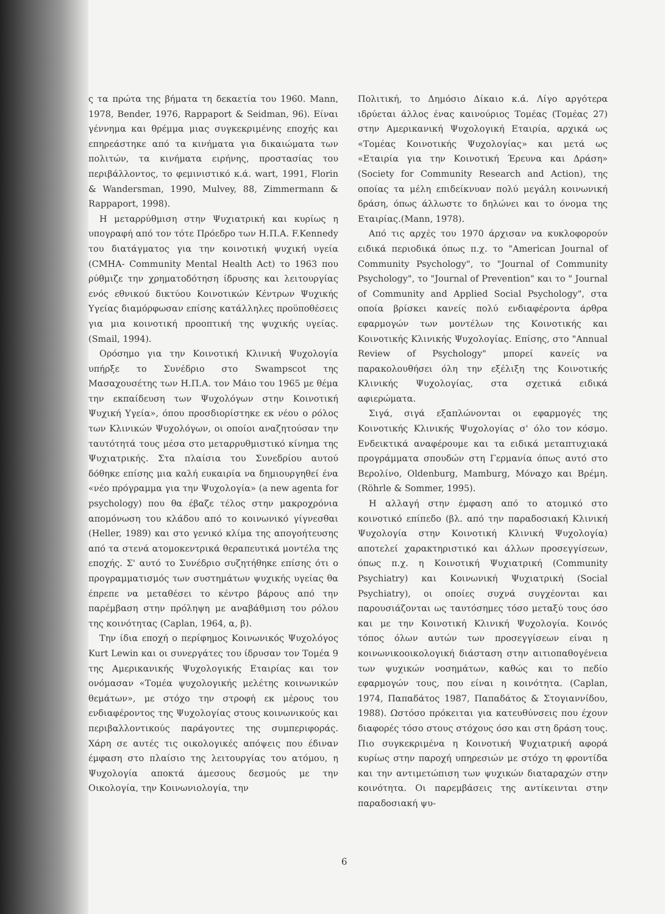ς τα πρώτα της βήματα τη δεκαετία του 1960. Mann, 1978, Bender, 1976, Rappaport & Seidman, 96). Είναι γέννημα και θρέμμα μιας συγκεκριμένης εποχής και επηρεάστηκε από τα κινήματα για δικαιώματα των πολιτών, τα κινήματα ειρήνης, προστασίας του περιβάλλοντος, το φεμινιστικό κ.ά. wart, 1991, Florin & Wandersman, 1990, Mulvey, 88, Zimmermann & Rappaport, 1998).
Η μεταρρύθμιση στην Ψυχιατρική και κυρίως η υπογραφή από τον τότε Πρόεδρο των Η.Π.Α. F.Kennedy του διατάγματος για την κοινοτική ψυχική υγεία (CMHA- Community Mental Health Act) το 1963 που ρύθμιζε την χρηματοδότηση ίδρυσης και λειτουργίας ενός εθνικού δικτύου Κοινοτικών Κέντρων Ψυχικής Υγείας διαμόρφωσαν επίσης κατάλληλες προϋποθέσεις για μια κοινοτική προοπτική της ψυχικής υγείας. (Smail, 1994).
Ορόσημο για την Κοινοτική Κλινική Ψυχολογία υπήρξε το Συνέδριο στο Swampscot της Μασαχουσέτης των Η.Π.Α. τον Μάιο του 1965 με θέμα την εκπαίδευση των Ψυχολόγων στην Κοινοτική Ψυχική Υγεία», όπου προσδιορίστηκε εκ νέου ο ρόλος των Κλινικών Ψυχολόγων, οι οποίοι αναζητούσαν την ταυτότητά τους μέσα στο μεταρρυθμιστικό κίνημα της Ψυχιατρικής. Στα πλαίσια του Συνεδρίου αυτού δόθηκε επίσης μια καλή ευκαιρία να δημιουργηθεί ένα «νέο πρόγραμμα για την Ψυχολογία» (a new agenta for psychology) που θα έβαζε τέλος στην μακροχρόνια απομόνωση του κλάδου από το κοινωνικό γίγνεσθαι (Heller, 1989) και στο γενικό κλίμα της απογοήτευσης από τα στενά ατομοκεντρικά θεραπευτικά μοντέλα της εποχής. Σ' αυτό το Συνέδριο συζητήθηκε επίσης ότι ο προγραμματισμός των συστημάτων ψυχικής υγείας θα έπρεπε να μεταθέσει το κέντρο βάρους από την παρέμβαση στην πρόληψη με αναβάθμιση του ρόλου της κοινότητας (Caplan, 1964, α, β).
Την ίδια εποχή ο περίφημος Κοινωνικός Ψυχολόγος Kurt Lewin και οι συνεργάτες του ίδρυσαν τον Τομέα 9 της Αμερικανικής Ψυχολογικής Εταιρίας και τον ονόμασαν «Τομέα ψυχολογικής μελέτης κοινωνικών θεμάτων», με στόχο την στροφή εκ μέρους του ενδιαφέροντος της Ψυχολογίας στους κοινωνικούς και περιβαλλοντικούς παράγοντες της συμπεριφοράς. Χάρη σε αυτές τις οικολογικές απόψεις που έδιναν έμφαση στο πλαίσιο της λειτουργίας του ατόμου, η Ψυχολογία αποκτά άμεσους δεσμούς με την Οικολογία, την Κοινωνιολογία, την
Πολιτική, το Δημόσιο Δίκαιο κ.ά. Λίγο αργότερα ιδρύεται άλλος ένας καινούριος Τομέας (Τομέας 27) στην Αμερικανική Ψυχολογική Εταιρία, αρχικά ως «Τομέας Κοινοτικής Ψυχολογίας» και μετά ως «Εταιρία για την Κοινοτική Έρευνα και Δράση» (Society for Community Research and Action), της οποίας τα μέλη επιδείκνυαν πολύ μεγάλη κοινωνική δράση, όπως άλλωστε το δηλώνει και το όνομα της Εταιρίας.(Mann, 1978).
Από τις αρχές του 1970 άρχισαν να κυκλοφορούν ειδικά περιοδικά όπως π.χ. το "American Journal of Community Psychology", το "Journal of Community Psychology", το "Journal of Prevention" και το " Journal of Community and Applied Social Psychology", στα οποία βρίσκει κανείς πολύ ενδιαφέροντα άρθρα εφαρμογών των μοντέλων της Κοινοτικής και Κοινοτικής Κλινικής Ψυχολογίας. Επίσης, στο "Annual Review of Psychology" μπορεί κανείς να παρακολουθήσει όλη την εξέλιξη της Κοινοτικής Κλινικής Ψυχολογίας, στα σχετικά ειδικά αφιερώματα.
Σιγά, σιγά εξαπλώνονται οι εφαρμογές της Κοινοτικής Κλινικής Ψυχολογίας σ' όλο τον κόσμο. Ενδεικτικά αναφέρουμε και τα ειδικά μεταπτυχιακά προγράμματα σπουδών στη Γερμανία όπως αυτό στο Βερολίνο, Oldenburg, Mamburg, Μόναχο και Βρέμη. (Röhrle & Sommer, 1995).
Η αλλαγή στην έμφαση από το ατομικό στο κοινοτικό επίπεδο (βλ. από την παραδοσιακή Κλινική Ψυχολογία στην Κοινοτική Κλινική Ψυχολογία) αποτελεί χαρακτηριστικό και άλλων προσεγγίσεων, όπως π.χ. η Κοινοτική Ψυχιατρική (Community Psychiatry) και Κοινωνική Ψυχιατρική (Social Psychiatry), οι οποίες συχνά συγχέονται και παρουσιάζονται ως ταυτόσημες τόσο μεταξύ τους όσο και με την Κοινοτική Κλινική Ψυχολογία. Κοινός τόπος όλων αυτών των προσεγγίσεων είναι η κοινωνικοοικολογική διάσταση στην αιτιοπαθογένεια των ψυχικών νοσημάτων, καθώς και το πεδίο εφαρμογών τους, που είναι η κοινότητα. (Caplan, 1974, Παπαδάτος 1987, Παπαδάτος & Στογιαννίδου, 1988). Ωστόσο πρόκειται για κατευθύνσεις που έχουν διαφορές τόσο στους στόχους όσο και στη δράση τους. Πιο συγκεκριμένα η Κοινοτική Ψυχιατρική αφορά κυρίως στην παροχή υπηρεσιών με στόχο τη φροντίδα και την αντιμετώπιση των ψυχικών διαταραχών στην κοινότητα. Οι παρεμβάσεις της αντίκεινται στην παραδοσιακή ψυ-
6